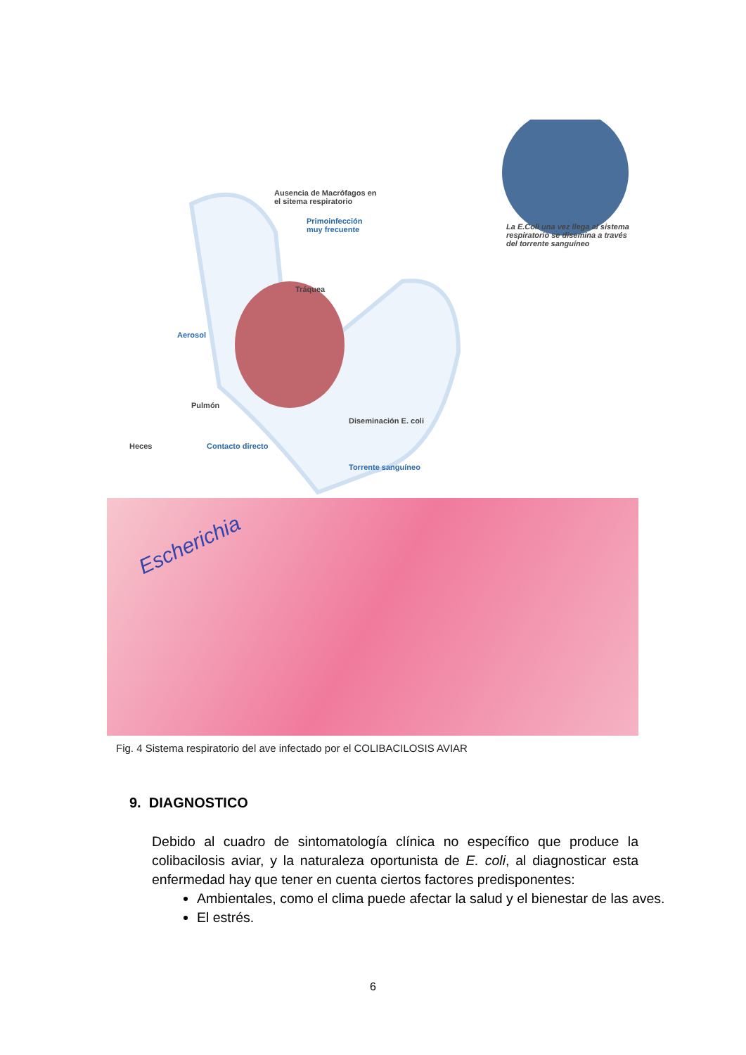Ausencia de Macrófagos en
el sitema respiratorio
Primoinfección
muy frecuente
La E.Coli una vez llega al sistema
respiratorio se disemina a través
del torrente sanguíneo
Tráquea
Aerosol
Pulmón
Diseminación E. coli
Heces Contacto directo
Torrente sanguíneo
Escherichia
Fig. 4 Sistema respiratorio del ave infectado por el COLIBACILOSIS AVIAR
9. DIAGNOSTICO
Debido al cuadro de sintomatología clínica no específico que produce la colibacilosis aviar, y la naturaleza oportunista de E. coli, al diagnosticar esta enfermedad hay que tener en cuenta ciertos factores predisponentes:
Ambientales, como el clima puede afectar la salud y el bienestar de las aves.
El estrés.
6